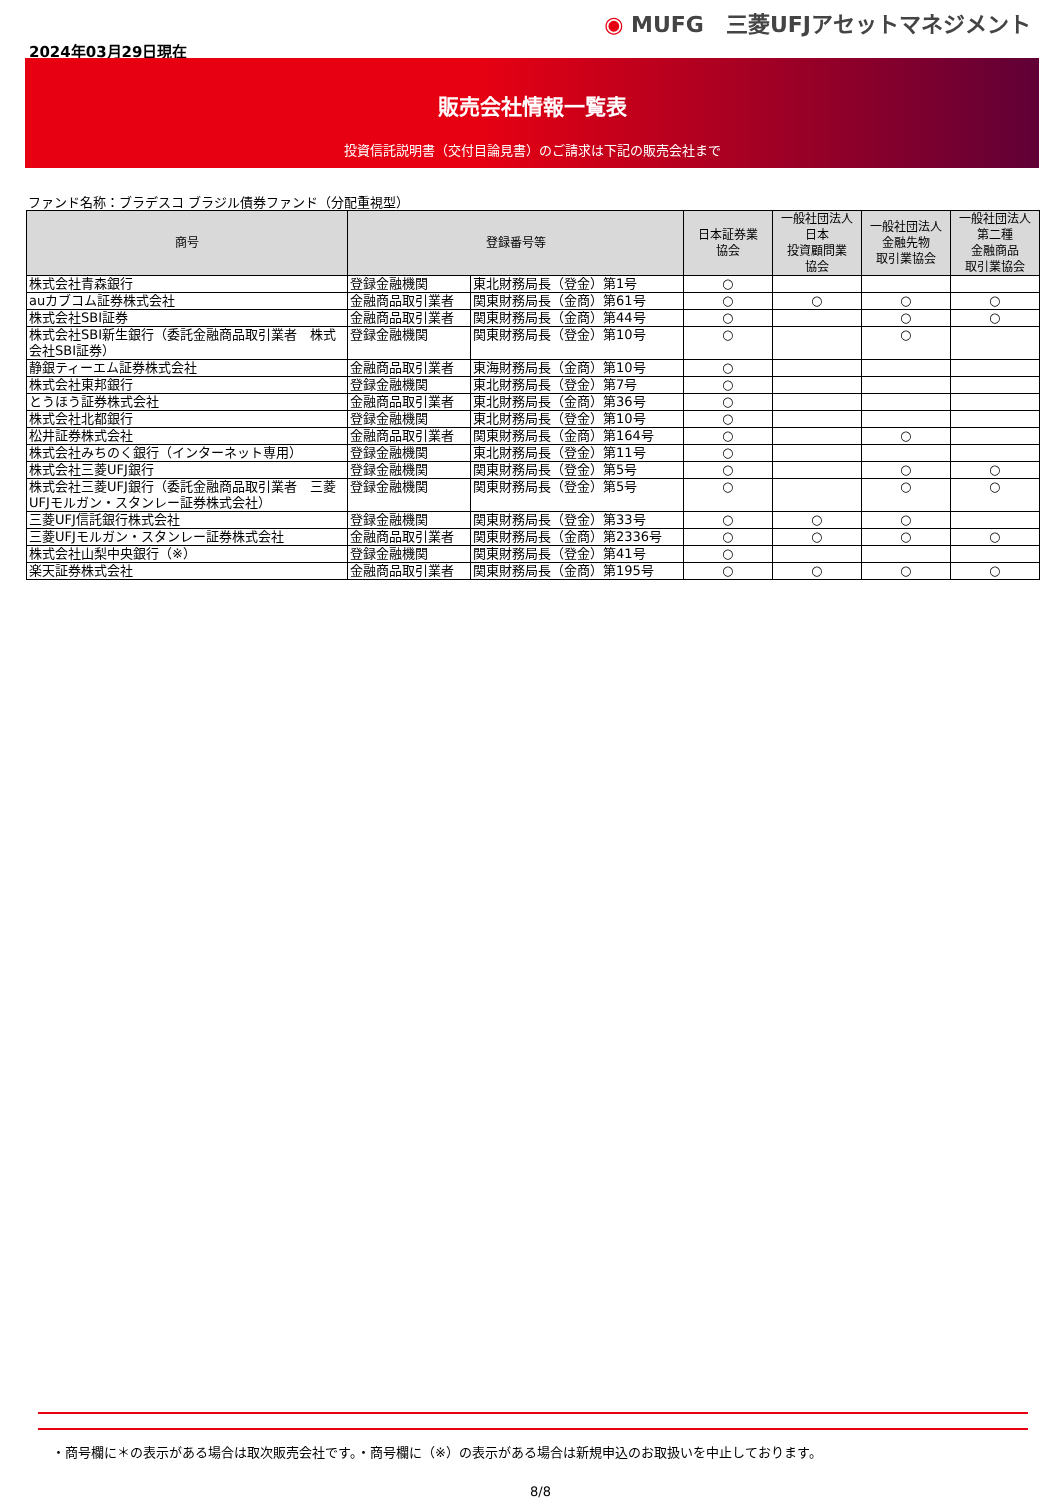◉ MUFG　三菱UFJアセットマネジメント
2024年03月29日現在
販売会社情報一覧表
投資信託説明書（交付目論見書）のご請求は下記の販売会社まで
ファンド名称：ブラデスコ ブラジル債券ファンド（分配重視型）
| 商号 | 登録番号等 | | 日本証券業 協会 | 一般社団法人 日本 投資顧問業 協会 | 一般社団法人 金融先物 取引業協会 | 一般社団法人 第二種 金融商品 取引業協会 |
| --- | --- | --- | --- | --- | --- | --- |
| 株式会社青森銀行 | 登録金融機関 | 東北財務局長（登金）第1号 | ○ | | | |
| auカブコム証券株式会社 | 金融商品取引業者 | 関東財務局長（金商）第61号 | ○ | ○ | ○ | ○ |
| 株式会社SBI証券 | 金融商品取引業者 | 関東財務局長（金商）第44号 | ○ | | ○ | ○ |
| 株式会社SBI新生銀行（委託金融商品取引業者 株式会社SBI証券） | 登録金融機関 | 関東財務局長（登金）第10号 | ○ | | ○ | |
| 静銀ティーエム証券株式会社 | 金融商品取引業者 | 東海財務局長（金商）第10号 | ○ | | | |
| 株式会社東邦銀行 | 登録金融機関 | 東北財務局長（登金）第7号 | ○ | | | |
| とうほう証券株式会社 | 金融商品取引業者 | 東北財務局長（金商）第36号 | ○ | | | |
| 株式会社北都銀行 | 登録金融機関 | 東北財務局長（登金）第10号 | ○ | | | |
| 松井証券株式会社 | 金融商品取引業者 | 関東財務局長（金商）第164号 | ○ | | ○ | |
| 株式会社みちのく銀行（インターネット専用） | 登録金融機関 | 東北財務局長（登金）第11号 | ○ | | | |
| 株式会社三菱UFJ銀行 | 登録金融機関 | 関東財務局長（登金）第5号 | ○ | | ○ | ○ |
| 株式会社三菱UFJ銀行（委託金融商品取引業者 三菱UFJモルガン・スタンレー証券株式会社） | 登録金融機関 | 関東財務局長（登金）第5号 | ○ | | ○ | ○ |
| 三菱UFJ信託銀行株式会社 | 登録金融機関 | 関東財務局長（登金）第33号 | ○ | ○ | ○ | |
| 三菱UFJモルガン・スタンレー証券株式会社 | 金融商品取引業者 | 関東財務局長（金商）第2336号 | ○ | ○ | ○ | ○ |
| 株式会社山梨中央銀行（※） | 登録金融機関 | 関東財務局長（登金）第41号 | ○ | | | |
| 楽天証券株式会社 | 金融商品取引業者 | 関東財務局長（金商）第195号 | ○ | ○ | ○ | ○ |
・商号欄に＊の表示がある場合は取次販売会社です。・商号欄に（※）の表示がある場合は新規申込のお取扱いを中止しております。
8/8